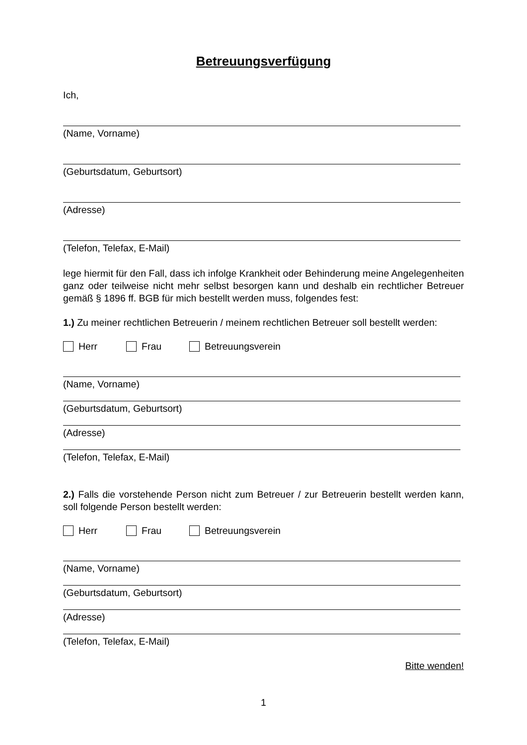Betreuungsverfügung
Ich,
(Name, Vorname)
(Geburtsdatum, Geburtsort)
(Adresse)
(Telefon, Telefax, E-Mail)
lege hiermit für den Fall, dass ich infolge Krankheit oder Behinderung meine Angelegenheiten ganz oder teilweise nicht mehr selbst besorgen kann und deshalb ein rechtlicher Betreuer gemäß § 1896 ff. BGB für mich bestellt werden muss, folgendes fest:
1.) Zu meiner rechtlichen Betreuerin / meinem rechtlichen Betreuer soll bestellt werden:
Herr Frau Betreuungsverein
(Name, Vorname)
(Geburtsdatum, Geburtsort)
(Adresse)
(Telefon, Telefax, E-Mail)
2.) Falls die vorstehende Person nicht zum Betreuer / zur Betreuerin bestellt werden kann, soll folgende Person bestellt werden:
Herr Frau Betreuungsverein
(Name, Vorname)
(Geburtsdatum, Geburtsort)
(Adresse)
(Telefon, Telefax, E-Mail)
Bitte wenden!
1